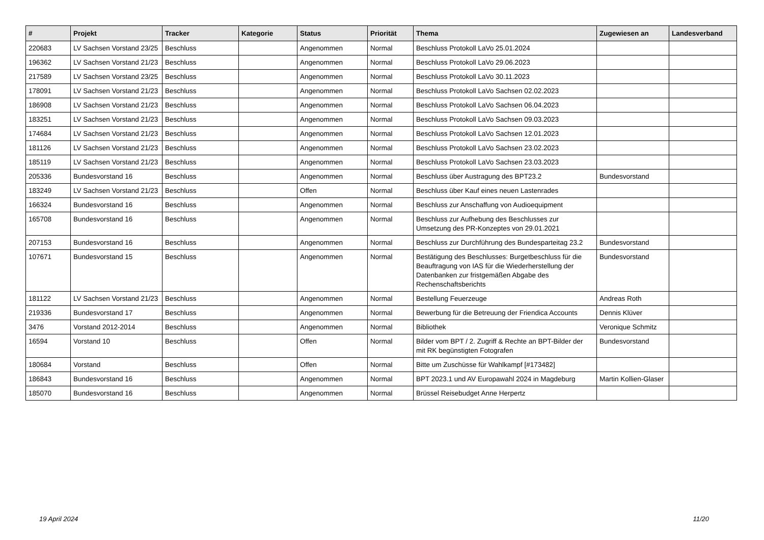| # | Projekt | Tracker | Kategorie | Status | Priorität | Thema | Zugewiesen an | Landesverband |
| --- | --- | --- | --- | --- | --- | --- | --- | --- |
| 220683 | LV Sachsen Vorstand 23/25 | Beschluss | | Angenommen | Normal | Beschluss Protokoll LaVo 25.01.2024 | | |
| 196362 | LV Sachsen Vorstand 21/23 | Beschluss | | Angenommen | Normal | Beschluss Protokoll LaVo 29.06.2023 | | |
| 217589 | LV Sachsen Vorstand 23/25 | Beschluss | | Angenommen | Normal | Beschluss Protokoll LaVo 30.11.2023 | | |
| 178091 | LV Sachsen Vorstand 21/23 | Beschluss | | Angenommen | Normal | Beschluss Protokoll LaVo Sachsen 02.02.2023 | | |
| 186908 | LV Sachsen Vorstand 21/23 | Beschluss | | Angenommen | Normal | Beschluss Protokoll LaVo Sachsen 06.04.2023 | | |
| 183251 | LV Sachsen Vorstand 21/23 | Beschluss | | Angenommen | Normal | Beschluss Protokoll LaVo Sachsen 09.03.2023 | | |
| 174684 | LV Sachsen Vorstand 21/23 | Beschluss | | Angenommen | Normal | Beschluss Protokoll LaVo Sachsen 12.01.2023 | | |
| 181126 | LV Sachsen Vorstand 21/23 | Beschluss | | Angenommen | Normal | Beschluss Protokoll LaVo Sachsen 23.02.2023 | | |
| 185119 | LV Sachsen Vorstand 21/23 | Beschluss | | Angenommen | Normal | Beschluss Protokoll LaVo Sachsen 23.03.2023 | | |
| 205336 | Bundesvorstand 16 | Beschluss | | Angenommen | Normal | Beschluss über Austragung des BPT23.2 | Bundesvorstand | |
| 183249 | LV Sachsen Vorstand 21/23 | Beschluss | | Offen | Normal | Beschluss über Kauf eines neuen Lastenrades | | |
| 166324 | Bundesvorstand 16 | Beschluss | | Angenommen | Normal | Beschluss zur Anschaffung von Audioequipment | | |
| 165708 | Bundesvorstand 16 | Beschluss | | Angenommen | Normal | Beschluss zur Aufhebung des Beschlusses zur Umsetzung des PR-Konzeptes von 29.01.2021 | | |
| 207153 | Bundesvorstand 16 | Beschluss | | Angenommen | Normal | Beschluss zur Durchführung des Bundesparteitag 23.2 | Bundesvorstand | |
| 107671 | Bundesvorstand 15 | Beschluss | | Angenommen | Normal | Bestätigung des Beschlusses: Burgetbeschluss für die Beauftragung von IAS für die Wiederherstellung der Datenbanken zur fristgemäßen Abgabe des Rechenschaftsberichts | Bundesvorstand | |
| 181122 | LV Sachsen Vorstand 21/23 | Beschluss | | Angenommen | Normal | Bestellung Feuerzeuge | Andreas Roth | |
| 219336 | Bundesvorstand 17 | Beschluss | | Angenommen | Normal | Bewerbung für die Betreuung der Friendica Accounts | Dennis Klüver | |
| 3476 | Vorstand 2012-2014 | Beschluss | | Angenommen | Normal | Bibliothek | Veronique Schmitz | |
| 16594 | Vorstand 10 | Beschluss | | Offen | Normal | Bilder vom BPT / 2. Zugriff & Rechte an BPT-Bilder der mit RK begünstigten Fotografen | Bundesvorstand | |
| 180684 | Vorstand | Beschluss | | Offen | Normal | Bitte um Zuschüsse für Wahlkampf [#173482] | | |
| 186843 | Bundesvorstand 16 | Beschluss | | Angenommen | Normal | BPT 2023.1 und AV Europawahl 2024 in Magdeburg | Martin Kollien-Glaser | |
| 185070 | Bundesvorstand 16 | Beschluss | | Angenommen | Normal | Brüssel Reisebudget Anne Herpertz | | |
19 April 2024 11/20